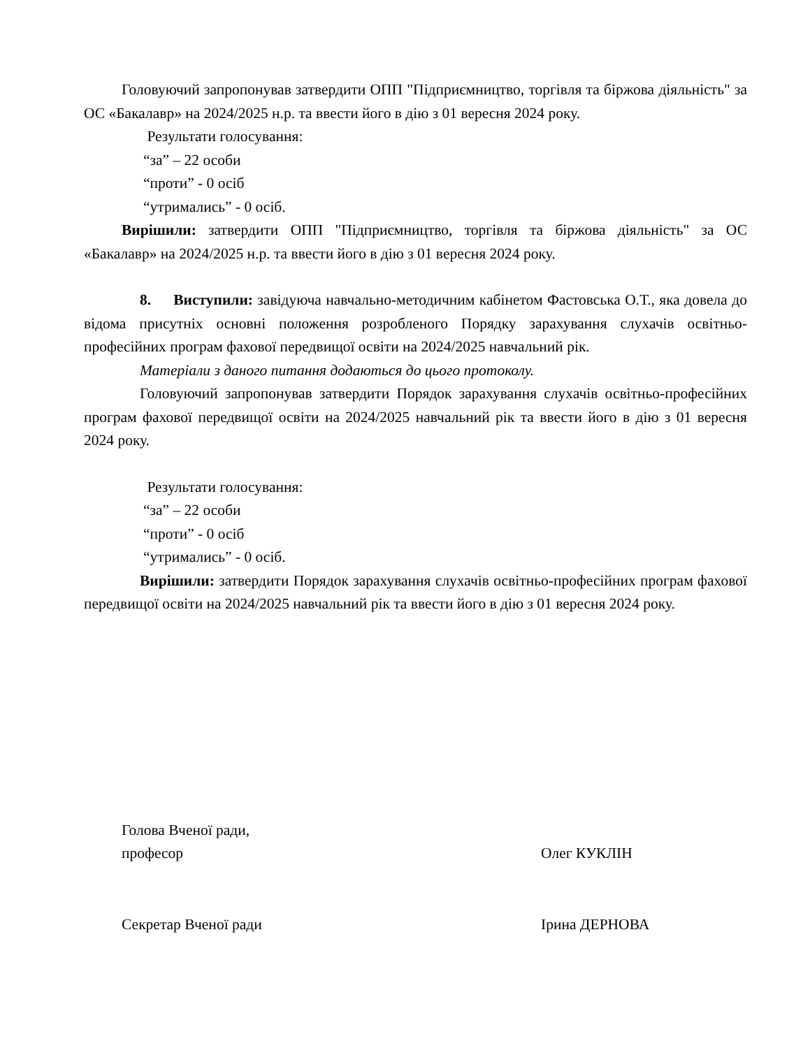Головуючий запропонував затвердити ОПП "Підприємництво, торгівля та біржова діяльність" за ОС «Бакалавр» на 2024/2025 н.р. та ввести його в дію з 01 вересня 2024 року.
Результати голосування:
“за” – 22 особи
“проти” - 0 осіб
“утримались” - 0 осіб.
Вирішили: затвердити ОПП "Підприємництво, торгівля та біржова діяльність" за ОС «Бакалавр» на 2024/2025 н.р. та ввести його в дію з 01 вересня 2024 року.
8. Виступили: завідуюча навчально-методичним кабінетом Фастовська О.Т., яка довела до відома присутніх основні положення розробленого Порядку зарахування слухачів освітньо-професійних програм фахової передвищої освіти на 2024/2025 навчальний рік.
Матеріали з даного питання додаються до цього протоколу.
Головуючий запропонував затвердити Порядок зарахування слухачів освітньо-професійних програм фахової передвищої освіти на 2024/2025 навчальний рік та ввести його в дію з 01 вересня 2024 року.
Результати голосування:
“за” – 22 особи
“проти” - 0 осіб
“утримались” - 0 осіб.
Вирішили: затвердити Порядок зарахування слухачів освітньо-професійних програм фахової передвищої освіти на 2024/2025 навчальний рік та ввести його в дію з 01 вересня 2024 року.
Голова Вченої ради,
професор
Олег КУКЛІН
Секретар Вченої ради Ірина ДЕРНОВА